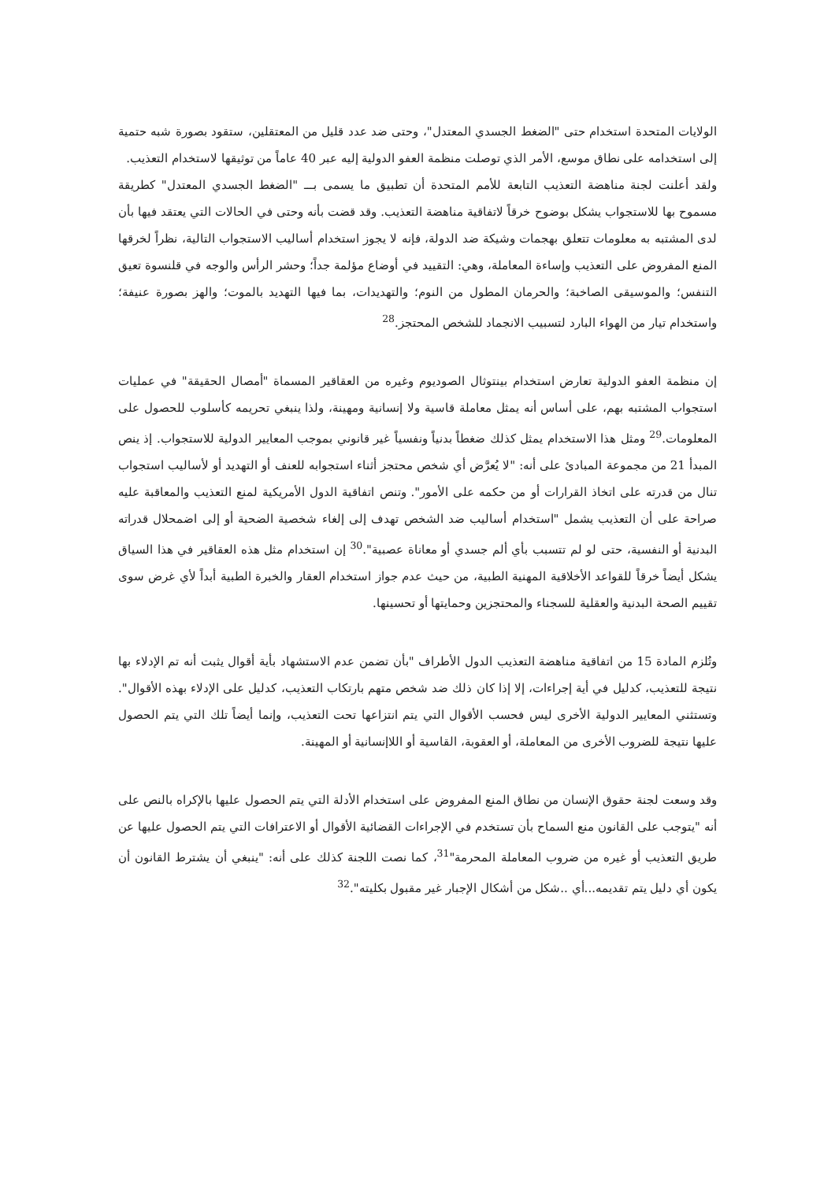الولايات المتحدة استخدام حتى "الضغط الجسدي المعتدل"، وحتى ضد عدد قليل من المعتقلين، ستقود بصورة شبه حتمية إلى استخدامه على نطاق موسع، الأمر الذي توصلت منظمة العفو الدولية إليه عبر 40 عاماً من توثيقها لاستخدام التعذيب.
ولقد أعلنت لجنة مناهضة التعذيب التابعة للأمم المتحدة أن تطبيق ما يسمى بـــ "الضغط الجسدي المعتدل" كطريقة مسموح بها للاستجواب يشكل بوضوح خرقاً لاتفاقية مناهضة التعذيب. وقد قضت بأنه وحتى في الحالات التي يعتقد فيها بأن لدى المشتبه به معلومات تتعلق بهجمات وشيكة ضد الدولة، فإنه لا يجوز استخدام أساليب الاستجواب التالية، نظراً لخرقها المنع المفروض على التعذيب وإساءة المعاملة، وهي: التقييد في أوضاع مؤلمة جداً؛ وحشر الرأس والوجه في قلنسوة تعيق التنفس؛ والموسيقى الصاخبة؛ والحرمان المطول من النوم؛ والتهديدات، بما فيها التهديد بالموت؛ والهز بصورة عنيفة؛ واستخدام تيار من الهواء البارد لتسبيب الانجماد للشخص المحتجز.<sup>28</sup>
إن منظمة العفو الدولية تعارض استخدام بينتوثال الصوديوم وغيره من العقاقير المسماة "أمصال الحقيقة" في عمليات استجواب المشتبه بهم، على أساس أنه يمثل معاملة قاسية ولا إنسانية ومهينة، ولذا ينبغي تحريمه كأسلوب للحصول على المعلومات.<sup>29</sup> ومثل هذا الاستخدام يمثل كذلك ضغطاً بدنياً ونفسياً غير قانوني بموجب المعايير الدولية للاستجواب. إذ ينص المبدأ 21 من مجموعة المبادئ على أنه: "لا يُعرَّض أي شخص محتجز أثناء استجوابه للعنف أو التهديد أو لأساليب استجواب تنال من قدرته على اتخاذ القرارات أو من حكمه على الأمور". وتنص اتفاقية الدول الأمريكية لمنع التعذيب والمعاقبة عليه صراحة على أن التعذيب يشمل "استخدام أساليب ضد الشخص تهدف إلى إلغاء شخصية الضحية أو إلى اضمحلال قدراته البدنية أو النفسية، حتى لو لم تتسبب بأي ألم جسدي أو معاناة عصبية".<sup>30</sup> إن استخدام مثل هذه العقاقير في هذا السياق يشكل أيضاً خرقاً للقواعد الأخلاقية المهنية الطبية، من حيث عدم جواز استخدام العقار والخبرة الطبية أبداً لأي غرض سوى تقييم الصحة البدنية والعقلية للسجناء والمحتجزين وحمايتها أو تحسينها.
وتُلزم المادة 15 من اتفاقية مناهضة التعذيب الدول الأطراف "بأن تضمن عدم الاستشهاد بأية أقوال يثبت أنه تم الإدلاء بها نتيجة للتعذيب، كدليل في أية إجراءات، إلا إذا كان ذلك ضد شخص متهم بارتكاب التعذيب، كدليل على الإدلاء بهذه الأقوال". وتستثني المعايير الدولية الأخرى ليس فحسب الأقوال التي يتم انتزاعها تحت التعذيب، وإنما أيضاً تلك التي يتم الحصول عليها نتيجة للضروب الأخرى من المعاملة، أو العقوبة، القاسية أو اللاإنسانية أو المهينة.
وقد وسعت لجنة حقوق الإنسان من نطاق المنع المفروض على استخدام الأدلة التي يتم الحصول عليها بالإكراه بالنص على أنه "يتوجب على القانون منع السماح بأن تستخدم في الإجراءات القضائية الأقوال أو الاعترافات التي يتم الحصول عليها عن طريق التعذيب أو غيره من ضروب المعاملة المحرمة"<sup>31</sup>، كما نصت اللجنة كذلك على أنه: "ينبغي أن يشترط القانون أن يكون أي دليل يتم تقديمه...أي ..شكل من أشكال الإجبار غير مقبول بكليته".<sup>32</sup>